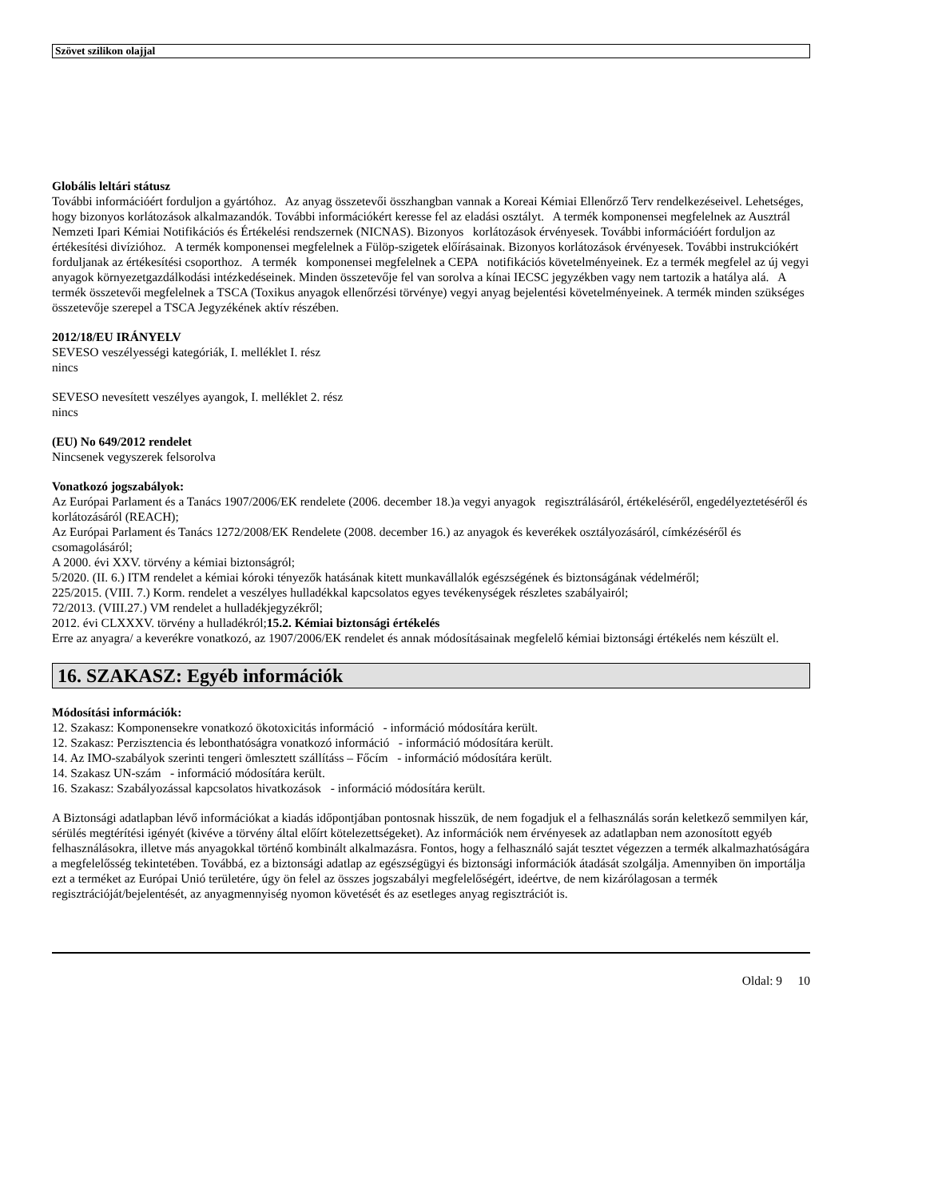Szövet szilikon olajjal
Globális leltári státusz
További információért forduljon a gyártóhoz. Az anyag összetevői összhangban vannak a Koreai Kémiai Ellenőrző Terv rendelkezéseivel. Lehetséges, hogy bizonyos korlátozások alkalmazandók. További információkért keresse fel az eladási osztályt. A termék komponensei megfelelnek az Ausztrál Nemzeti Ipari Kémiai Notifikációs és Értékelési rendszernek (NICNAS). Bizonyos korlátozások érvényesek. További információért forduljon az értékesítési divízióhoz. A termék komponensei megfelelnek a Fülöp-szigetek előírásainak. Bizonyos korlátozások érvényesek. További instrukciókért forduljanak az értékesítési csoporthoz. A termék komponensei megfelelnek a CEPA notifikációs követelményeinek. Ez a termék megfelel az új vegyi anyagok környezetgazdálkodási intézkedéseinek. Minden összetevője fel van sorolva a kínai IECSC jegyzékben vagy nem tartozik a hatálya alá. A termék összetevői megfelelnek a TSCA (Toxikus anyagok ellenőrzési törvénye) vegyi anyag bejelentési követelményeinek. A termék minden szükséges összetevője szerepel a TSCA Jegyzékének aktív részében.
2012/18/EU IRÁNYELV
SEVESO veszélyességi kategóriák, I. melléklet I. rész
nincs
SEVESO nevesített veszélyes ayangok, I. melléklet 2. rész
nincs
(EU) No 649/2012 rendelet
Nincsenek vegyszerek felsorolva
Vonatkozó jogszabályok:
Az Európai Parlament és a Tanács 1907/2006/EK rendelete (2006. december 18.)a vegyi anyagok regisztrálásáról, értékeléséről, engedélyeztetéséről és korlátozásáról (REACH);
Az Európai Parlament és Tanács 1272/2008/EK Rendelete (2008. december 16.) az anyagok és keverékek osztályozásáról, címkézéséről és csomagolásáról;
A 2000. évi XXV. törvény a kémiai biztonságról;
5/2020. (II. 6.) ITM rendelet a kémiai kóroki tényezők hatásának kitett munkavállalók egészségének és biztonságának védelméről;
225/2015. (VIII. 7.) Korm. rendelet a veszélyes hulladékkal kapcsolatos egyes tevékenységek részletes szabályairól;
72/2013. (VIII.27.) VM rendelet a hulladékjegyzékről;
2012. évi CLXXXV. törvény a hulladékról;15.2. Kémiai biztonsági értékelés
Erre az anyagra/ a keverékre vonatkozó, az 1907/2006/EK rendelet és annak módosításainak megfelelő kémiai biztonsági értékelés nem készült el.
16. SZAKASZ: Egyéb információk
Módosítási információk:
12. Szakasz: Komponensekre vonatkozó ökotoxicitás információ - információ módosítára került.
12. Szakasz: Perzisztencia és lebonthatóságra vonatkozó információ - információ módosítára került.
14. Az IMO-szabályok szerinti tengeri ömlesztett szállításs – Főcím - információ módosítára került.
14. Szakasz UN-szám - információ módosítára került.
16. Szakasz: Szabályozással kapcsolatos hivatkozások - információ módosítára került.
A Biztonsági adatlapban lévő információkat a kiadás időpontjában pontosnak hisszük, de nem fogadjuk el a felhasználás során keletkező semmilyen kár, sérülés megtérítési igényét (kivéve a törvény által előírt kötelezettségeket). Az információk nem érvényesek az adatlapban nem azonosított egyéb felhasználásokra, illetve más anyagokkal történő kombinált alkalmazásra. Fontos, hogy a felhasználó saját tesztet végezzen a termék alkalmazhatóságára a megfelelősség tekintetében. Továbbá, ez a biztonsági adatlap az egészségügyi és biztonsági információk átadását szolgálja. Amennyiben ön importálja ezt a terméket az Európai Unió területére, úgy ön felel az összes jogszabályi megfelelőségért, ideértve, de nem kizárólagosan a termék regisztrációját/bejelentését, az anyagmennyiség nyomon követését és az esetleges anyag regisztrációt is.
Oldal: 9 10